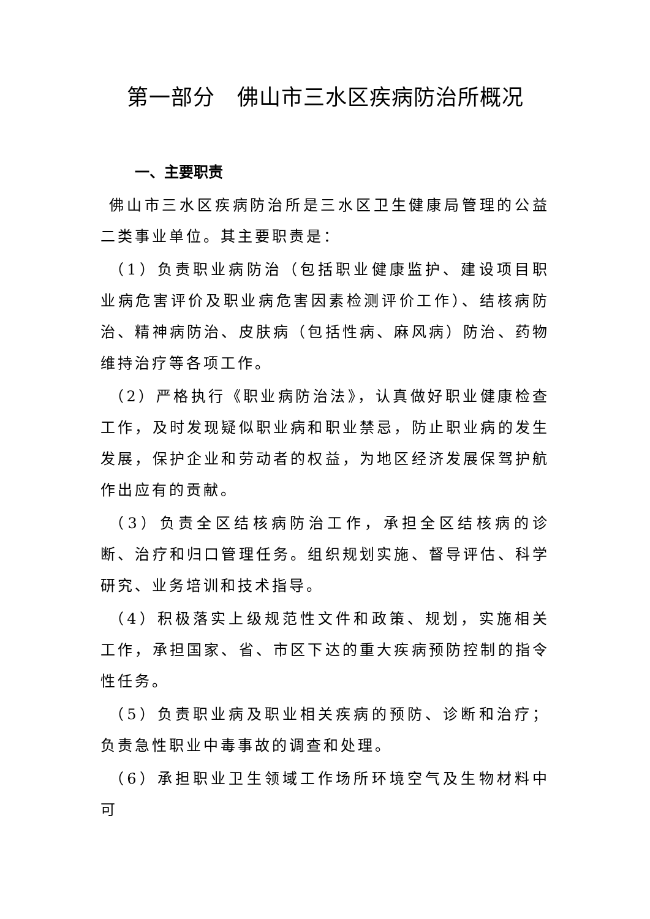第一部分　佛山市三水区疾病防治所概况
一、主要职责
佛山市三水区疾病防治所是三水区卫生健康局管理的公益二类事业单位。其主要职责是：
（1）负责职业病防治（包括职业健康监护、建设项目职业病危害评价及职业病危害因素检测评价工作）、结核病防治、精神病防治、皮肤病（包括性病、麻风病）防治、药物维持治疗等各项工作。
（2）严格执行《职业病防治法》，认真做好职业健康检查工作，及时发现疑似职业病和职业禁忌，防止职业病的发生发展，保护企业和劳动者的权益，为地区经济发展保驾护航作出应有的贡献。
（3）负责全区结核病防治工作，承担全区结核病的诊断、治疗和归口管理任务。组织规划实施、督导评估、科学研究、业务培训和技术指导。
（4）积极落实上级规范性文件和政策、规划，实施相关工作，承担国家、省、市区下达的重大疾病预防控制的指令性任务。
（5）负责职业病及职业相关疾病的预防、诊断和治疗；负责急性职业中毒事故的调查和处理。
（6）承担职业卫生领域工作场所环境空气及生物材料中可